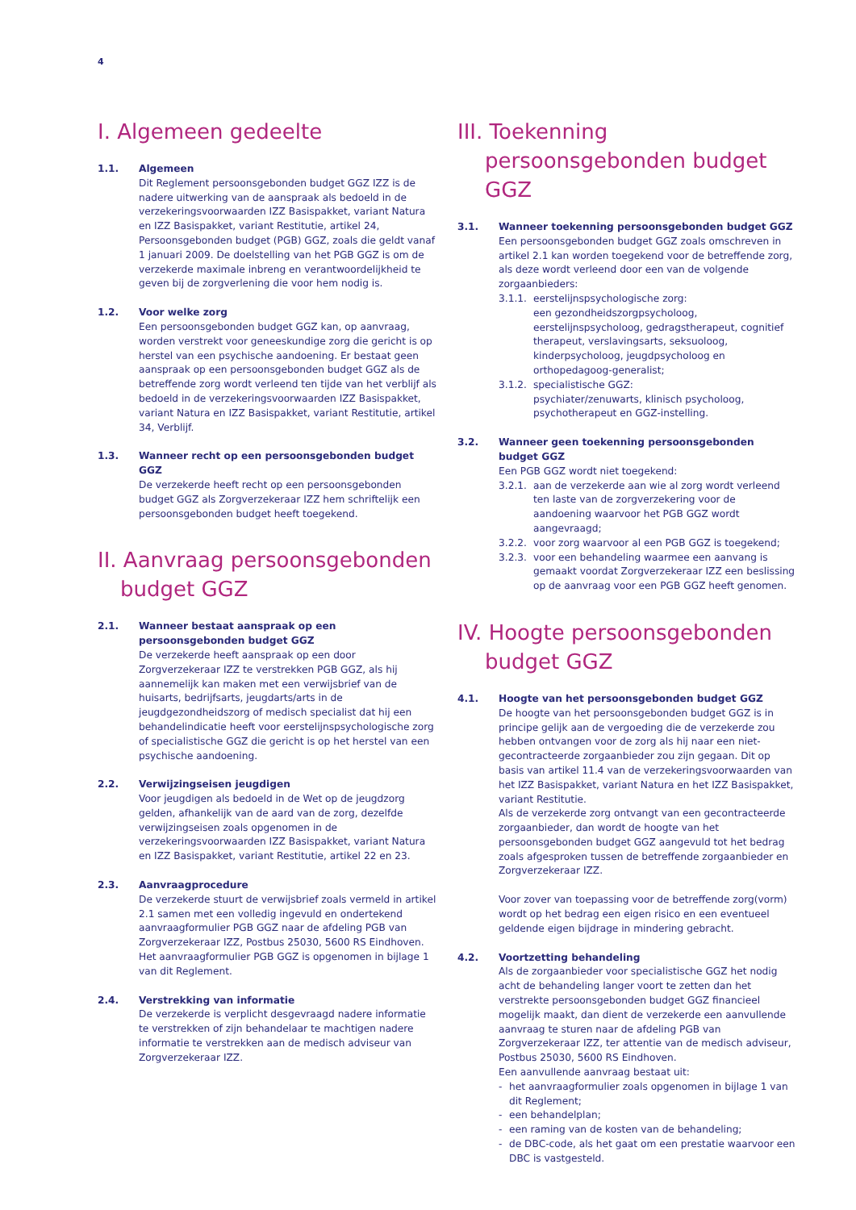4
I. Algemeen gedeelte
1.1. Algemeen
Dit Reglement persoonsgebonden budget GGZ IZZ is de nadere uitwerking van de aanspraak als bedoeld in de verzekeringsvoorwaarden IZZ Basispakket, variant Natura en IZZ Basispakket, variant Restitutie, artikel 24, Persoonsgebonden budget (PGB) GGZ, zoals die geldt vanaf 1 januari 2009. De doelstelling van het PGB GGZ is om de verzekerde maximale inbreng en verantwoordelijkheid te geven bij de zorgverlening die voor hem nodig is.
1.2. Voor welke zorg
Een persoonsgebonden budget GGZ kan, op aanvraag, worden verstrekt voor geneeskundige zorg die gericht is op herstel van een psychische aandoening. Er bestaat geen aanspraak op een persoonsgebonden budget GGZ als de betreffende zorg wordt verleend ten tijde van het verblijf als bedoeld in de verzekeringsvoorwaarden IZZ Basispakket, variant Natura en IZZ Basispakket, variant Restitutie, artikel 34, Verblijf.
1.3. Wanneer recht op een persoonsgebonden budget GGZ
De verzekerde heeft recht op een persoonsgebonden budget GGZ als Zorgverzekeraar IZZ hem schriftelijk een persoonsgebonden budget heeft toegekend.
II. Aanvraag persoonsgebonden budget GGZ
2.1. Wanneer bestaat aanspraak op een persoonsgebonden budget GGZ
De verzekerde heeft aanspraak op een door Zorgverzekeraar IZZ te verstrekken PGB GGZ, als hij aannemelijk kan maken met een verwijsbrief van de huisarts, bedrijfsarts, jeugdarts/arts in de jeugdgezondheidszorg of medisch specialist dat hij een behandelindicatie heeft voor eerstelijnspsychologische zorg of specialistische GGZ die gericht is op het herstel van een psychische aandoening.
2.2. Verwijzingseisen jeugdigen
Voor jeugdigen als bedoeld in de Wet op de jeugdzorg gelden, afhankelijk van de aard van de zorg, dezelfde verwijzingseisen zoals opgenomen in de verzekeringsvoorwaarden IZZ Basispakket, variant Natura en IZZ Basispakket, variant Restitutie, artikel 22 en 23.
2.3. Aanvraagprocedure
De verzekerde stuurt de verwijsbrief zoals vermeld in artikel 2.1 samen met een volledig ingevuld en ondertekend aanvraagformulier PGB GGZ naar de afdeling PGB van Zorgverzekeraar IZZ, Postbus 25030, 5600 RS Eindhoven. Het aanvraagformulier PGB GGZ is opgenomen in bijlage 1 van dit Reglement.
2.4. Verstrekking van informatie
De verzekerde is verplicht desgevraagd nadere informatie te verstrekken of zijn behandelaar te machtigen nadere informatie te verstrekken aan de medisch adviseur van Zorgverzekeraar IZZ.
III. Toekenning persoonsgebonden budget GGZ
3.1. Wanneer toekenning persoonsgebonden budget GGZ
Een persoonsgebonden budget GGZ zoals omschreven in artikel 2.1 kan worden toegekend voor de betreffende zorg, als deze wordt verleend door een van de volgende zorgaanbieders:
3.1.1. eerstelijnspsychologische zorg:
een gezondheidszorgpsycholoog, eerstelijnspsycholoog, gedragstherapeut, cognitief therapeut, verslavingsarts, seksuoloog, kinderpsycholoog, jeugdpsycholoog en orthopedagoog-generalist;
3.1.2. specialistische GGZ:
psychiater/zenuwarts, klinisch psycholoog, psychotherapeut en GGZ-instelling.
3.2. Wanneer geen toekenning persoonsgebonden budget GGZ
Een PGB GGZ wordt niet toegekend:
3.2.1. aan de verzekerde aan wie al zorg wordt verleend ten laste van de zorgverzekering voor de aandoening waarvoor het PGB GGZ wordt aangevraagd;
3.2.2. voor zorg waarvoor al een PGB GGZ is toegekend;
3.2.3. voor een behandeling waarmee een aanvang is gemaakt voordat Zorgverzekeraar IZZ een beslissing op de aanvraag voor een PGB GGZ heeft genomen.
IV. Hoogte persoonsgebonden budget GGZ
4.1. Hoogte van het persoonsgebonden budget GGZ
De hoogte van het persoonsgebonden budget GGZ is in principe gelijk aan de vergoeding die de verzekerde zou hebben ontvangen voor de zorg als hij naar een niet-gecontracteerde zorgaanbieder zou zijn gegaan. Dit op basis van artikel 11.4 van de verzekeringsvoorwaarden van het IZZ Basispakket, variant Natura en het IZZ Basispakket, variant Restitutie.
Als de verzekerde zorg ontvangt van een gecontracteerde zorgaanbieder, dan wordt de hoogte van het persoonsgebonden budget GGZ aangevuld tot het bedrag zoals afgesproken tussen de betreffende zorgaanbieder en Zorgverzekeraar IZZ.
Voor zover van toepassing voor de betreffende zorg(vorm) wordt op het bedrag een eigen risico en een eventueel geldende eigen bijdrage in mindering gebracht.
4.2. Voortzetting behandeling
Als de zorgaanbieder voor specialistische GGZ het nodig acht de behandeling langer voort te zetten dan het verstrekte persoonsgebonden budget GGZ financieel mogelijk maakt, dan dient de verzekerde een aanvullende aanvraag te sturen naar de afdeling PGB van Zorgverzekeraar IZZ, ter attentie van de medisch adviseur, Postbus 25030, 5600 RS Eindhoven.
Een aanvullende aanvraag bestaat uit:
- het aanvraagformulier zoals opgenomen in bijlage 1 van dit Reglement;
- een behandelplan;
- een raming van de kosten van de behandeling;
- de DBC-code, als het gaat om een prestatie waarvoor een DBC is vastgesteld.